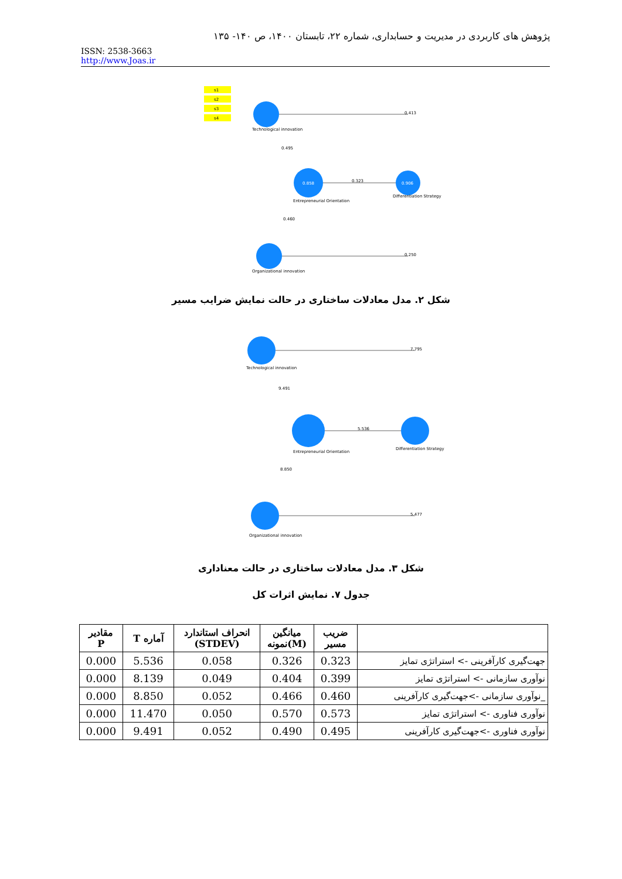پژوهش های کاربردی در مدیریت و حسابداری، شماره ۲۲، تابستان ۱۴۰۰، ص ۱۴۰- ۱۳۵
ISSN: 2538-3663
http://www.Joas.ir
s1
s2
s3
s4
0.858
0.906
0.413
0.323
0.250
0.495
0.460
Technological innovation
Entrepreneurial Orientation
Differentiation Strategy
Organizational innovation
شکل ۲. مدل معادلات ساختاری در حالت نمایش ضرایب مسیر
7.795
5.536
5.477
9.491
8.850
Technological innovation
Entrepreneurial Orientation
Differentiation Strategy
Organizational innovation
شکل ۳. مدل معادلات ساختاری در حالت معناداری
جدول ۷. نمایش اثرات کل
| مقادیر P | T آماره | انحراف استاندارد (STDEV) | میانگین نمونه(M) | ضریب مسیر | |
| --- | --- | --- | --- | --- | --- |
| 0.000 | 5.536 | 0.058 | 0.326 | 0.323 | جهت‌گیری کارآفرینی -> استراتژی تمایز |
| 0.000 | 8.139 | 0.049 | 0.404 | 0.399 | نوآوری سازمانی -> استراتژی تمایز |
| 0.000 | 8.850 | 0.052 | 0.466 | 0.460 | _نوآوری سازمانی ->جهت‌گیری کارآفرینی |
| 0.000 | 11.470 | 0.050 | 0.570 | 0.573 | نوآوری فناوری -> استراتژی تمایز |
| 0.000 | 9.491 | 0.052 | 0.490 | 0.495 | نوآوری فناوری ->جهت‌گیری کارآفرینی |